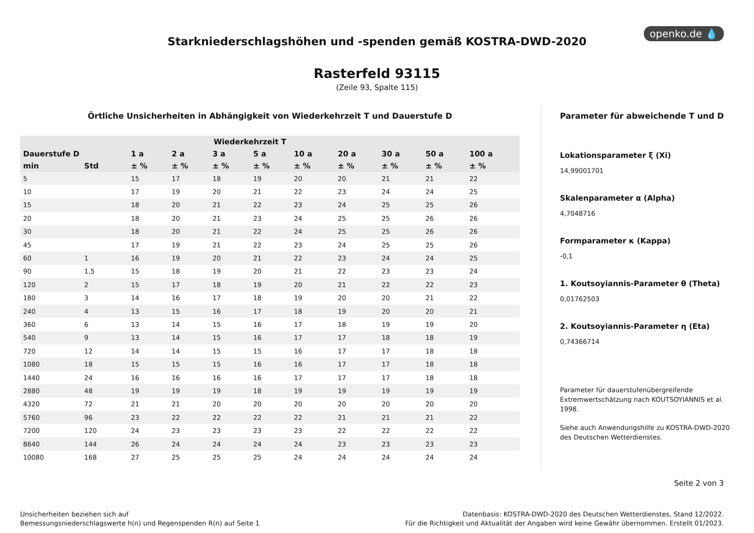openko.de 💧
Starkniederschlagshöhen und -spenden gemäß KOSTRA-DWD-2020
Rasterfeld 93115
(Zeile 93, Spalte 115)
Örtliche Unsicherheiten in Abhängigkeit von Wiederkehrzeit T und Dauerstufe D
| | | Wiederkehrzeit T | | | | | | | | |
| --- | --- | --- | --- | --- | --- | --- | --- | --- | --- | --- |
| Dauerstufe D | | 1 a | 2 a | 3 a | 5 a | 10 a | 20 a | 30 a | 50 a | 100 a |
| min | Std | ± % | ± % | ± % | ± % | ± % | ± % | ± % | ± % | ± % |
| 5 | | 15 | 17 | 18 | 19 | 20 | 20 | 21 | 21 | 22 |
| 10 | | 17 | 19 | 20 | 21 | 22 | 23 | 24 | 24 | 25 |
| 15 | | 18 | 20 | 21 | 22 | 23 | 24 | 25 | 25 | 26 |
| 20 | | 18 | 20 | 21 | 23 | 24 | 25 | 25 | 26 | 26 |
| 30 | | 18 | 20 | 21 | 22 | 24 | 25 | 25 | 26 | 26 |
| 45 | | 17 | 19 | 21 | 22 | 23 | 24 | 25 | 25 | 26 |
| 60 | 1 | 16 | 19 | 20 | 21 | 22 | 23 | 24 | 24 | 25 |
| 90 | 1,5 | 15 | 18 | 19 | 20 | 21 | 22 | 23 | 23 | 24 |
| 120 | 2 | 15 | 17 | 18 | 19 | 20 | 21 | 22 | 22 | 23 |
| 180 | 3 | 14 | 16 | 17 | 18 | 19 | 20 | 20 | 21 | 22 |
| 240 | 4 | 13 | 15 | 16 | 17 | 18 | 19 | 20 | 20 | 21 |
| 360 | 6 | 13 | 14 | 15 | 16 | 17 | 18 | 19 | 19 | 20 |
| 540 | 9 | 13 | 14 | 15 | 16 | 17 | 17 | 18 | 18 | 19 |
| 720 | 12 | 14 | 14 | 15 | 15 | 16 | 17 | 17 | 18 | 18 |
| 1080 | 18 | 15 | 15 | 15 | 16 | 16 | 17 | 17 | 18 | 18 |
| 1440 | 24 | 16 | 16 | 16 | 16 | 17 | 17 | 17 | 18 | 18 |
| 2880 | 48 | 19 | 19 | 19 | 18 | 19 | 19 | 19 | 19 | 19 |
| 4320 | 72 | 21 | 21 | 20 | 20 | 20 | 20 | 20 | 20 | 20 |
| 5760 | 96 | 23 | 22 | 22 | 22 | 22 | 21 | 21 | 21 | 22 |
| 7200 | 120 | 24 | 23 | 23 | 23 | 23 | 22 | 22 | 22 | 22 |
| 8640 | 144 | 26 | 24 | 24 | 24 | 24 | 23 | 23 | 23 | 23 |
| 10080 | 168 | 27 | 25 | 25 | 25 | 24 | 24 | 24 | 24 | 24 |
Parameter für abweichende T und D
Lokationsparameter ξ (Xi)
14,99001701
Skalenparameter α (Alpha)
4,7048716
Formparameter κ (Kappa)
-0,1
1. Koutsoyiannis-Parameter θ (Theta)
0,01762503
2. Koutsoyiannis-Parameter η (Eta)
0,74366714
Parameter für dauerstufenübergreifende Extremwertschätzung nach KOUTSOYIANNIS et al. 1998.
Siehe auch Anwendungshilfe zu KOSTRA-DWD-2020 des Deutschen Wetterdienstes.
Seite 2 von 3
Unsicherheiten beziehen sich auf
Bemessungsniederschlagswerte h(n) und Regenspenden R(n) auf Seite 1
Datenbasis: KOSTRA-DWD-2020 des Deutschen Wetterdienstes, Stand 12/2022.
Für die Richtigkeit und Aktualität der Angaben wird keine Gewähr übernommen. Erstellt 01/2023.